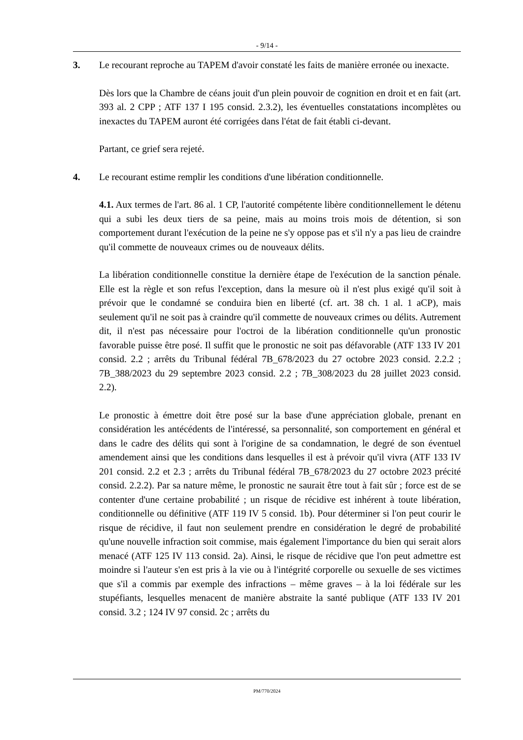- 9/14 -
3. Le recourant reproche au TAPEM d'avoir constaté les faits de manière erronée ou inexacte.
Dès lors que la Chambre de céans jouit d'un plein pouvoir de cognition en droit et en fait (art. 393 al. 2 CPP ; ATF 137 I 195 consid. 2.3.2), les éventuelles constatations incomplètes ou inexactes du TAPEM auront été corrigées dans l'état de fait établi ci-devant.
Partant, ce grief sera rejeté.
4. Le recourant estime remplir les conditions d'une libération conditionnelle.
4.1. Aux termes de l'art. 86 al. 1 CP, l'autorité compétente libère conditionnellement le détenu qui a subi les deux tiers de sa peine, mais au moins trois mois de détention, si son comportement durant l'exécution de la peine ne s'y oppose pas et s'il n'y a pas lieu de craindre qu'il commette de nouveaux crimes ou de nouveaux délits.
La libération conditionnelle constitue la dernière étape de l'exécution de la sanction pénale. Elle est la règle et son refus l'exception, dans la mesure où il n'est plus exigé qu'il soit à prévoir que le condamné se conduira bien en liberté (cf. art. 38 ch. 1 al. 1 aCP), mais seulement qu'il ne soit pas à craindre qu'il commette de nouveaux crimes ou délits. Autrement dit, il n'est pas nécessaire pour l'octroi de la libération conditionnelle qu'un pronostic favorable puisse être posé. Il suffit que le pronostic ne soit pas défavorable (ATF 133 IV 201 consid. 2.2 ; arrêts du Tribunal fédéral 7B_678/2023 du 27 octobre 2023 consid. 2.2.2 ; 7B_388/2023 du 29 septembre 2023 consid. 2.2 ; 7B_308/2023 du 28 juillet 2023 consid. 2.2).
Le pronostic à émettre doit être posé sur la base d'une appréciation globale, prenant en considération les antécédents de l'intéressé, sa personnalité, son comportement en général et dans le cadre des délits qui sont à l'origine de sa condamnation, le degré de son éventuel amendement ainsi que les conditions dans lesquelles il est à prévoir qu'il vivra (ATF 133 IV 201 consid. 2.2 et 2.3 ; arrêts du Tribunal fédéral 7B_678/2023 du 27 octobre 2023 précité consid. 2.2.2). Par sa nature même, le pronostic ne saurait être tout à fait sûr ; force est de se contenter d'une certaine probabilité ; un risque de récidive est inhérent à toute libération, conditionnelle ou définitive (ATF 119 IV 5 consid. 1b). Pour déterminer si l'on peut courir le risque de récidive, il faut non seulement prendre en considération le degré de probabilité qu'une nouvelle infraction soit commise, mais également l'importance du bien qui serait alors menacé (ATF 125 IV 113 consid. 2a). Ainsi, le risque de récidive que l'on peut admettre est moindre si l'auteur s'en est pris à la vie ou à l'intégrité corporelle ou sexuelle de ses victimes que s'il a commis par exemple des infractions – même graves – à la loi fédérale sur les stupéfiants, lesquelles menacent de manière abstraite la santé publique (ATF 133 IV 201 consid. 3.2 ; 124 IV 97 consid. 2c ; arrêts du
PM/770/2024